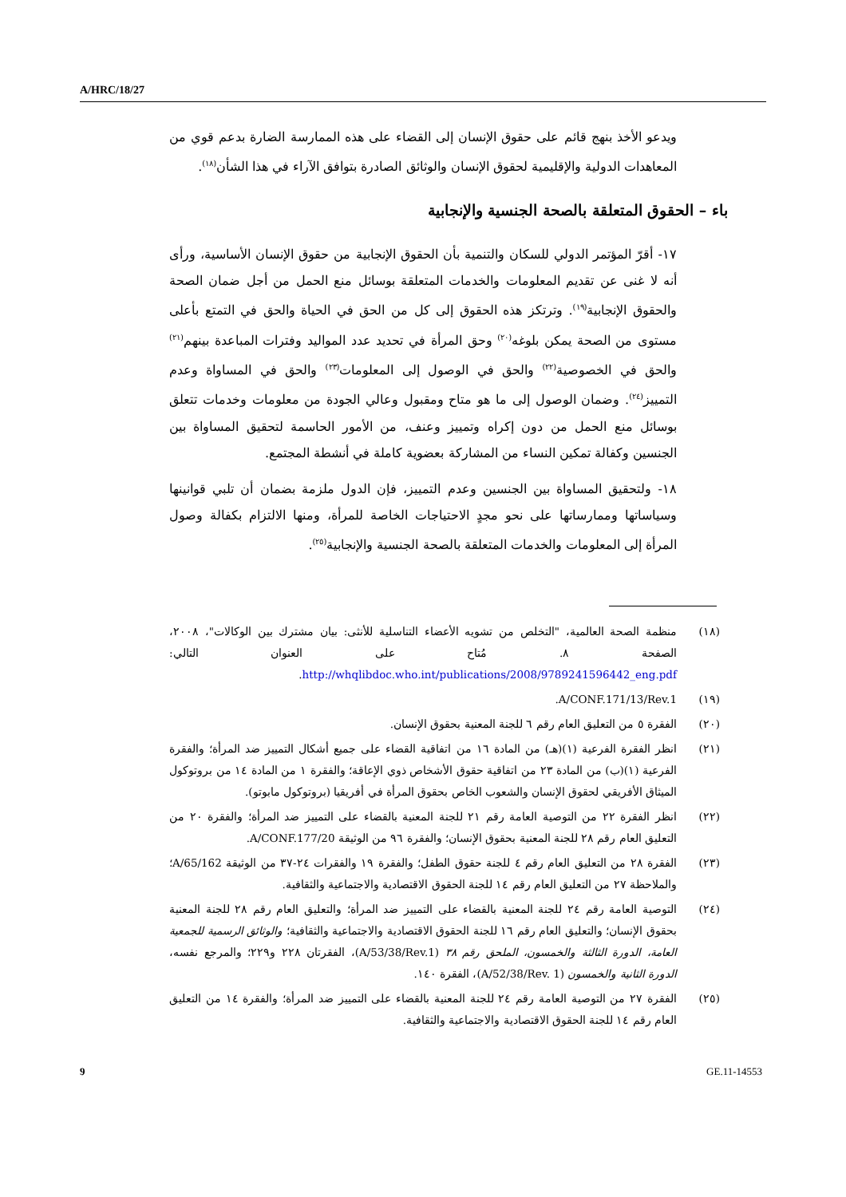A/HRC/18/27
ويدعو الأخذ بنهج قائم على حقوق الإنسان إلى القضاء على هذه الممارسة الضارة بدعم قوي من المعاهدات الدولية والإقليمية لحقوق الإنسان والوثائق الصادرة بتوافق الآراء في هذا الشأن<sup>(١٨)</sup>.
باء – الحقوق المتعلقة بالصحة الجنسية والإنجابية
١٧- أقرّ المؤتمر الدولي للسكان والتنمية بأن الحقوق الإنجابية من حقوق الإنسان الأساسية، ورأى أنه لا غنى عن تقديم المعلومات والخدمات المتعلقة بوسائل منع الحمل من أجل ضمان الصحة والحقوق الإنجابية<sup>(١٩)</sup>. وترتكز هذه الحقوق إلى كل من الحق في الحياة والحق في التمتع بأعلى مستوى من الصحة يمكن بلوغه<sup>(٢٠)</sup> وحق المرأة في تحديد عدد المواليد وفترات المباعدة بينهم<sup>(٢١)</sup> والحق في الخصوصية<sup>(٢٢)</sup> والحق في الوصول إلى المعلومات<sup>(٢٣)</sup> والحق في المساواة وعدم التمييز<sup>(٢٤)</sup>. وضمان الوصول إلى ما هو متاح ومقبول وعالي الجودة من معلومات وخدمات تتعلق بوسائل منع الحمل من دون إكراه وتمييز وعنف، من الأمور الحاسمة لتحقيق المساواة بين الجنسين وكفالة تمكين النساء من المشاركة بعضوية كاملة في أنشطة المجتمع.
١٨- ولتحقيق المساواة بين الجنسين وعدم التمييز، فإن الدول ملزمة بضمان أن تلبي قوانينها وسياساتها وممارساتها على نحو مجدٍ الاحتياجات الخاصة للمرأة، ومنها الالتزام بكفالة وصول المرأة إلى المعلومات والخدمات المتعلقة بالصحة الجنسية والإنجابية<sup>(٢٥)</sup>.
(١٨) منظمة الصحة العالمية، "التخلص من تشويه الأعضاء التناسلية للأنثى: بيان مشترك بين الوكالات"، ٢٠٠٨، الصفحة ٨. مُتاح على العنوان التالي: http://whqlibdoc.who.int/publications/2008/9789241596442_eng.pdf.
(١٩) A/CONF.171/13/Rev.1.
(٢٠) الفقرة ٥ من التعليق العام رقم ٦ للجنة المعنية بحقوق الإنسان.
(٢١) انظر الفقرة الفرعية (١)(هـ) من المادة ١٦ من اتفاقية القضاء على جميع أشكال التمييز ضد المرأة؛ والفقرة الفرعية (١)(ب) من المادة ٢٣ من اتفاقية حقوق الأشخاص ذوي الإعاقة؛ والفقرة ١ من المادة ١٤ من بروتوكول الميثاق الأفريقي لحقوق الإنسان والشعوب الخاص بحقوق المرأة في أفريقيا (بروتوكول مابوتو).
(٢٢) انظر الفقرة ٢٢ من التوصية العامة رقم ٢١ للجنة المعنية بالقضاء على التمييز ضد المرأة؛ والفقرة ٢٠ من التعليق العام رقم ٢٨ للجنة المعنية بحقوق الإنسان؛ والفقرة ٩٦ من الوثيقة A/CONF.177/20.
(٢٣) الفقرة ٢٨ من التعليق العام رقم ٤ للجنة حقوق الطفل؛ والفقرة ١٩ والفقرات ٢٤-٣٧ من الوثيقة A/65/162؛ والملاحظة ٢٧ من التعليق العام رقم ١٤ للجنة الحقوق الاقتصادية والاجتماعية والثقافية.
(٢٤) التوصية العامة رقم ٢٤ للجنة المعنية بالقضاء على التمييز ضد المرأة؛ والتعليق العام رقم ٢٨ للجنة المعنية بحقوق الإنسان؛ والتعليق العام رقم ١٦ للجنة الحقوق الاقتصادية والاجتماعية والثقافية؛ والوثائق الرسمية للجمعية العامة، الدورة الثالثة والخمسون، الملحق رقم ٣٨ (A/53/38/Rev.1)، الفقرتان ٢٢٨ و٢٢٩؛ والمرجع نفسه، الدورة الثانية والخمسون (A/52/38/Rev. 1)، الفقرة ١٤٠.
(٢٥) الفقرة ٢٧ من التوصية العامة رقم ٢٤ للجنة المعنية بالقضاء على التمييز ضد المرأة؛ والفقرة ١٤ من التعليق العام رقم ١٤ للجنة الحقوق الاقتصادية والاجتماعية والثقافية.
9 GE.11-14553